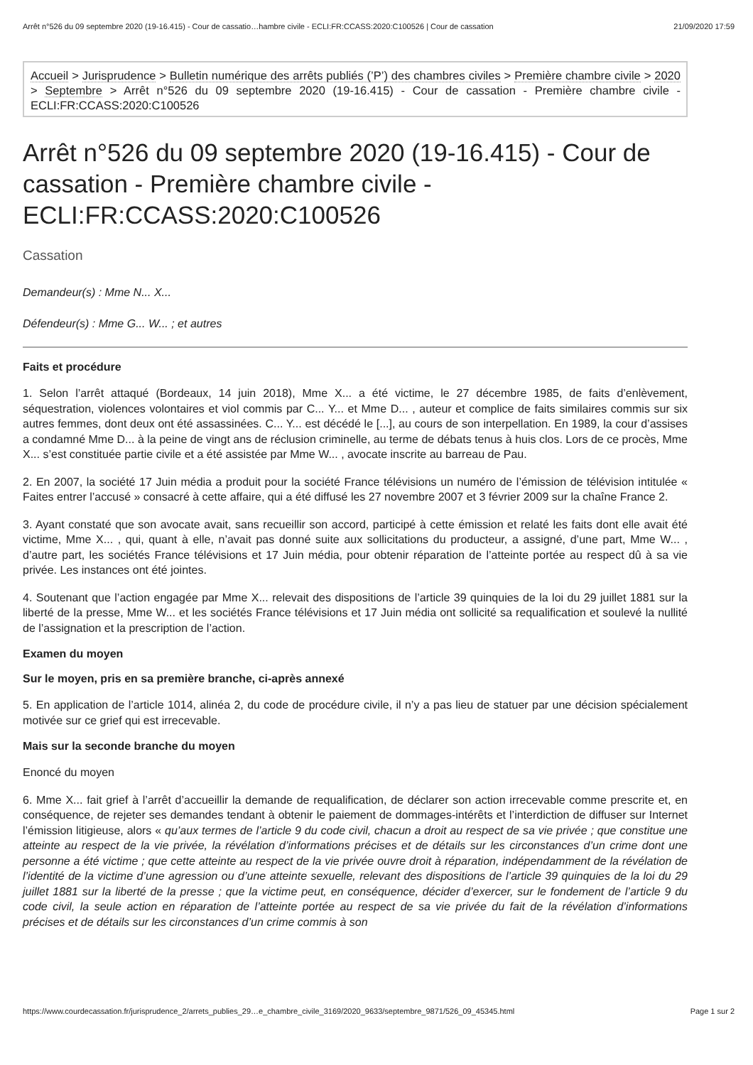Arrêt n°526 du 09 septembre 2020 (19-16.415) - Cour de cassatio…hambre civile - ECLI:FR:CCASS:2020:C100526 | Cour de cassation 21/09/2020 17:59
Accueil > Jurisprudence > Bulletin numérique des arrêts publiés (’P’) des chambres civiles > Première chambre civile > 2020 > Septembre > Arrêt n°526 du 09 septembre 2020 (19-16.415) - Cour de cassation - Première chambre civile - ECLI:FR:CCASS:2020:C100526
Arrêt n°526 du 09 septembre 2020 (19-16.415) - Cour de cassation - Première chambre civile - ECLI:FR:CCASS:2020:C100526
Cassation
Demandeur(s) : Mme N... X...
Défendeur(s) : Mme G... W... ; et autres
Faits et procédure
1. Selon l’arrêt attaqué (Bordeaux, 14 juin 2018), Mme X... a été victime, le 27 décembre 1985, de faits d’enlèvement, séquestration, violences volontaires et viol commis par C... Y... et Mme D... , auteur et complice de faits similaires commis sur six autres femmes, dont deux ont été assassinées. C... Y... est décédé le [...], au cours de son interpellation. En 1989, la cour d’assises a condamné Mme D... à la peine de vingt ans de réclusion criminelle, au terme de débats tenus à huis clos. Lors de ce procès, Mme X... s’est constituée partie civile et a été assistée par Mme W... , avocate inscrite au barreau de Pau.
2. En 2007, la société 17 Juin média a produit pour la société France télévisions un numéro de l’émission de télévision intitulée « Faites entrer l’accusé » consacré à cette affaire, qui a été diffusé les 27 novembre 2007 et 3 février 2009 sur la chaîne France 2.
3. Ayant constaté que son avocate avait, sans recueillir son accord, participé à cette émission et relaté les faits dont elle avait été victime, Mme X... , qui, quant à elle, n’avait pas donné suite aux sollicitations du producteur, a assigné, d’une part, Mme W... , d’autre part, les sociétés France télévisions et 17 Juin média, pour obtenir réparation de l’atteinte portée au respect dû à sa vie privée. Les instances ont été jointes.
4. Soutenant que l’action engagée par Mme X... relevait des dispositions de l’article 39 quinquies de la loi du 29 juillet 1881 sur la liberté de la presse, Mme W... et les sociétés France télévisions et 17 Juin média ont sollicité sa requalification et soulevé la nullité de l’assignation et la prescription de l’action.
Examen du moyen
Sur le moyen, pris en sa première branche, ci-après annexé
5. En application de l’article 1014, alinéa 2, du code de procédure civile, il n’y a pas lieu de statuer par une décision spécialement motivée sur ce grief qui est irrecevable.
Mais sur la seconde branche du moyen
Enoncé du moyen
6. Mme X... fait grief à l’arrêt d’accueillir la demande de requalification, de déclarer son action irrecevable comme prescrite et, en conséquence, de rejeter ses demandes tendant à obtenir le paiement de dommages-intérêts et l’interdiction de diffuser sur Internet l’émission litigieuse, alors « qu’aux termes de l’article 9 du code civil, chacun a droit au respect de sa vie privée ; que constitue une atteinte au respect de la vie privée, la révélation d’informations précises et de détails sur les circonstances d’un crime dont une personne a été victime ; que cette atteinte au respect de la vie privée ouvre droit à réparation, indépendamment de la révélation de l’identité de la victime d’une agression ou d’une atteinte sexuelle, relevant des dispositions de l’article 39 quinquies de la loi du 29 juillet 1881 sur la liberté de la presse ; que la victime peut, en conséquence, décider d’exercer, sur le fondement de l’article 9 du code civil, la seule action en réparation de l’atteinte portée au respect de sa vie privée du fait de la révélation d’informations précises et de détails sur les circonstances d’un crime commis à son
https://www.courdecassation.fr/jurisprudence_2/arrets_publies_29…e_chambre_civile_3169/2020_9633/septembre_9871/526_09_45345.html Page 1 sur 2